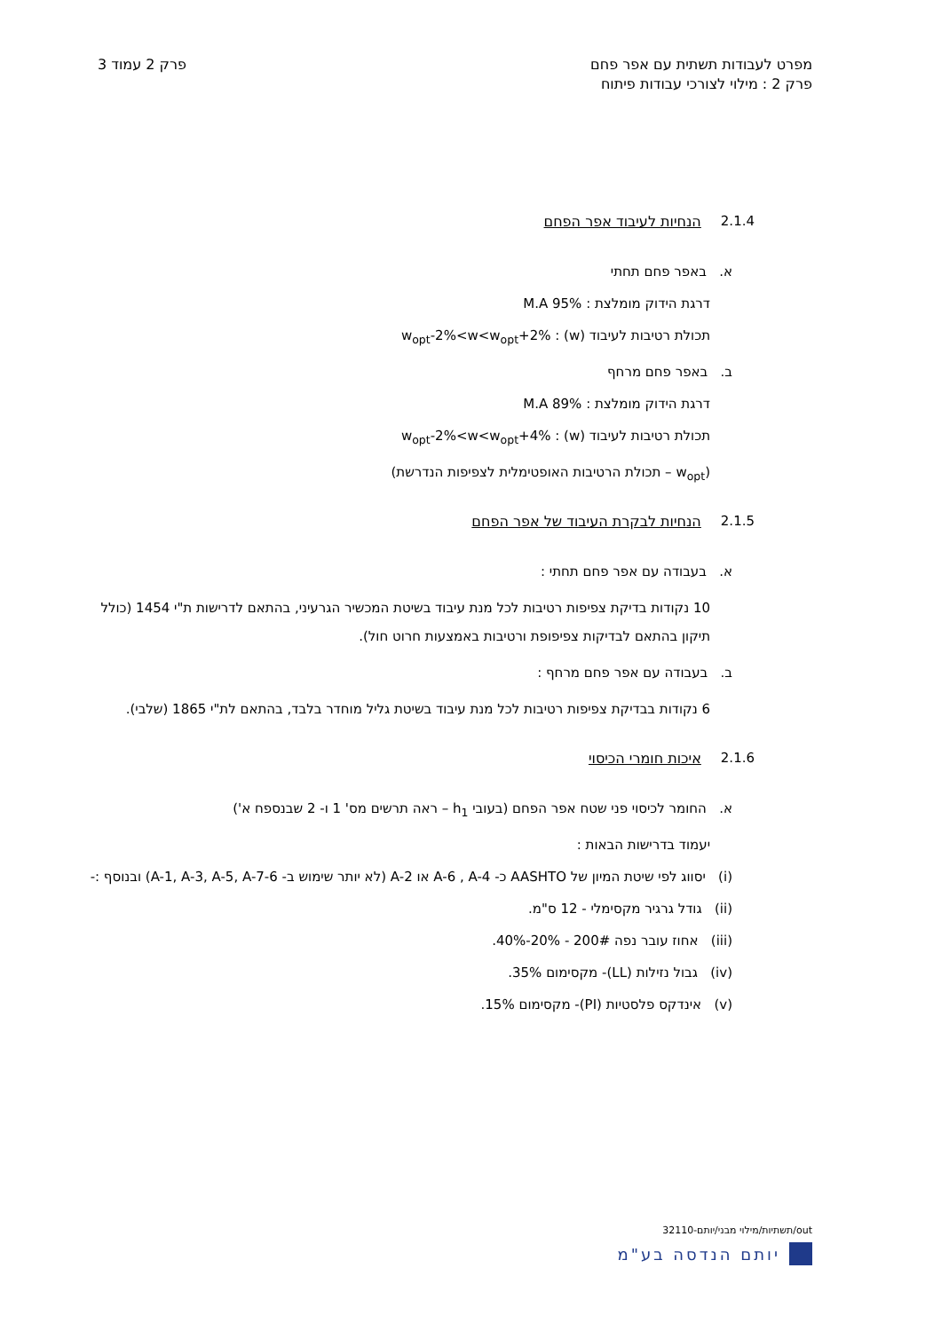מפרט לעבודות תשתית עם אפר פחם
פרק 2 : מילוי לצורכי עבודות פיתוח
פרק 2 עמוד 3
2.1.4 הנחיות לעיבוד אפר הפחם
א. באפר פחם תחתי
דרגת הידוק מומלצת : 95% M.A
תכולת רטיבות לעיבוד (w) : w<sub>opt</sub>-2%<w<w<sub>opt</sub>+2%
ב. באפר פחם מרחף
דרגת הידוק מומלצת : 89% M.A
תכולת רטיבות לעיבוד (w) : w<sub>opt</sub>-2%<w<w<sub>opt</sub>+4%
(w<sub>opt</sub> – תכולת הרטיבות האופטימלית לצפיפות הנדרשת)
2.1.5 הנחיות לבקרת העיבוד של אפר הפחם
א. בעבודה עם אפר פחם תחתי :
10 נקודות בדיקת צפיפות רטיבות לכל מנת עיבוד בשיטת המכשיר הגרעיני, בהתאם לדרישות ת"י 1454 (כולל תיקון בהתאם לבדיקות צפיפופת ורטיבות באמצעות חרוט חול).
ב. בעבודה עם אפר פחם מרחף :
6 נקודות בבדיקת צפיפות רטיבות לכל מנת עיבוד בשיטת גליל מוחדר בלבד, בהתאם לת"י 1865 (שלבי).
2.1.6 איכות חומרי הכיסוי
א. החומר לכיסוי פני שטח אפר הפחם (בעובי h<sub>1</sub> – ראה תרשים מס' 1 ו- 2 שבנספח א')
יעמוד בדרישות הבאות :
(i) יסווג לפי שיטת המיון של AASHTO כ- A-6 , A-4 או A-2 (לא יותר שימוש ב- A-1, A-3, A-5, A-7-6) ובנוסף :-
(ii) גודל גרגיר מקסימלי - 12 ס"מ.
(iii) אחוז עובר נפה 200# - 20%-40%.
(iv) גבול נזילות (LL)- מקסימום 35%.
(v) אינדקס פלסטיות (PI)- מקסימום 15%.
out/תשתיות/מילוי מבני/יותם-32110
יותם הנדסה בע"מ